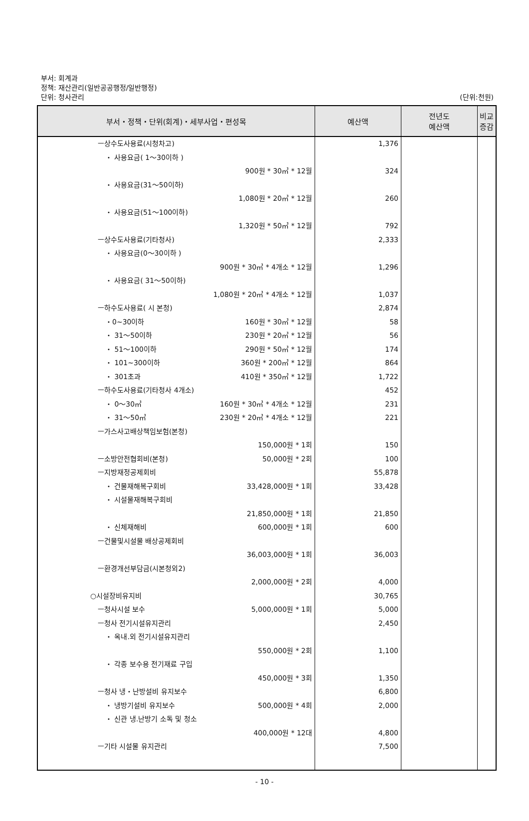부서: 회계과
정책: 재산관리(일반공공행정/일반행정)
단위: 청사관리
(단위:천원)
| 부서・정책・단위(회계)・세부사업・편성목 | 예산액 | 전년도 예산액 | 비교증감 |
| --- | --- | --- | --- |
| ㅡ상수도사용료(시청차고) ・ 사용요금( 1～30이하 ) 900원 * 30㎥ * 12월 ・ 사용요금(31～50이하) 1,080원 * 20㎥ * 12월 ・ 사용요금(51～100이하) 1,320원 * 50㎥ * 12월 ㅡ상수도사용료(기타청사) ・ 사용요금(0～30이하 ) 900원 * 30㎥ * 4개소 * 12월 ・ 사용요금( 31～50이하) 1,080원 * 20㎥ * 4개소 * 12월 ㅡ하수도사용료( 시 본청) ・0~30이하 160원 * 30㎥ * 12월 ・ 31～50이하 230원 * 20㎥ * 12월 ・ 51～100이하 290원 * 50㎥ * 12월 ・ 101~300이하 360원 * 200㎥ * 12월 ・ 301초과 410원 * 350㎥ * 12월 ㅡ하수도사용료(기타청사 4개소) ・ 0～30㎥ 160원 * 30㎥ * 4개소 * 12월 ・ 31～50㎥ 230원 * 20㎥ * 4개소 * 12월 ㅡ가스사고배상책임보험(본청) 150,000원 * 1회 ㅡ소방안전협회비(본청) 50,000원 * 2회 ㅡ지방재정공제회비 ・ 건물재해복구회비 33,428,000원 * 1회 ・ 시설물재해복구회비 21,850,000원 * 1회 ・ 신체재해비 600,000원 * 1회 ㅡ건물및시설물 배상공제회비 36,003,000원 * 1회 ㅡ환경개선부담금(시본청외2) 2,000,000원 * 2회 ○시설장비유지비 ㅡ청사시설 보수 5,000,000원 * 1회 ㅡ청사 전기시설유지관리 ・ 옥내.외 전기시설유지관리 550,000원 * 2회 ・ 각종 보수용 전기재료 구입 450,000원 * 3회 ㅡ청사 냉・난방설비 유지보수 ・ 냉방기설비 유지보수 500,000원 * 4회 ・ 신관 냉.난방기 소독 및 청소 400,000원 * 12대 ㅡ기타 시설물 유지관리 | 1,376 324 260 792 2,333 1,296 1,037 2,874 58 56 174 864 1,722 452 231 221 150 100 55,878 33,428 21,850 600 36,003 4,000 30,765 5,000 2,450 1,100 1,350 6,800 2,000 4,800 7,500 | | |
- 10 -